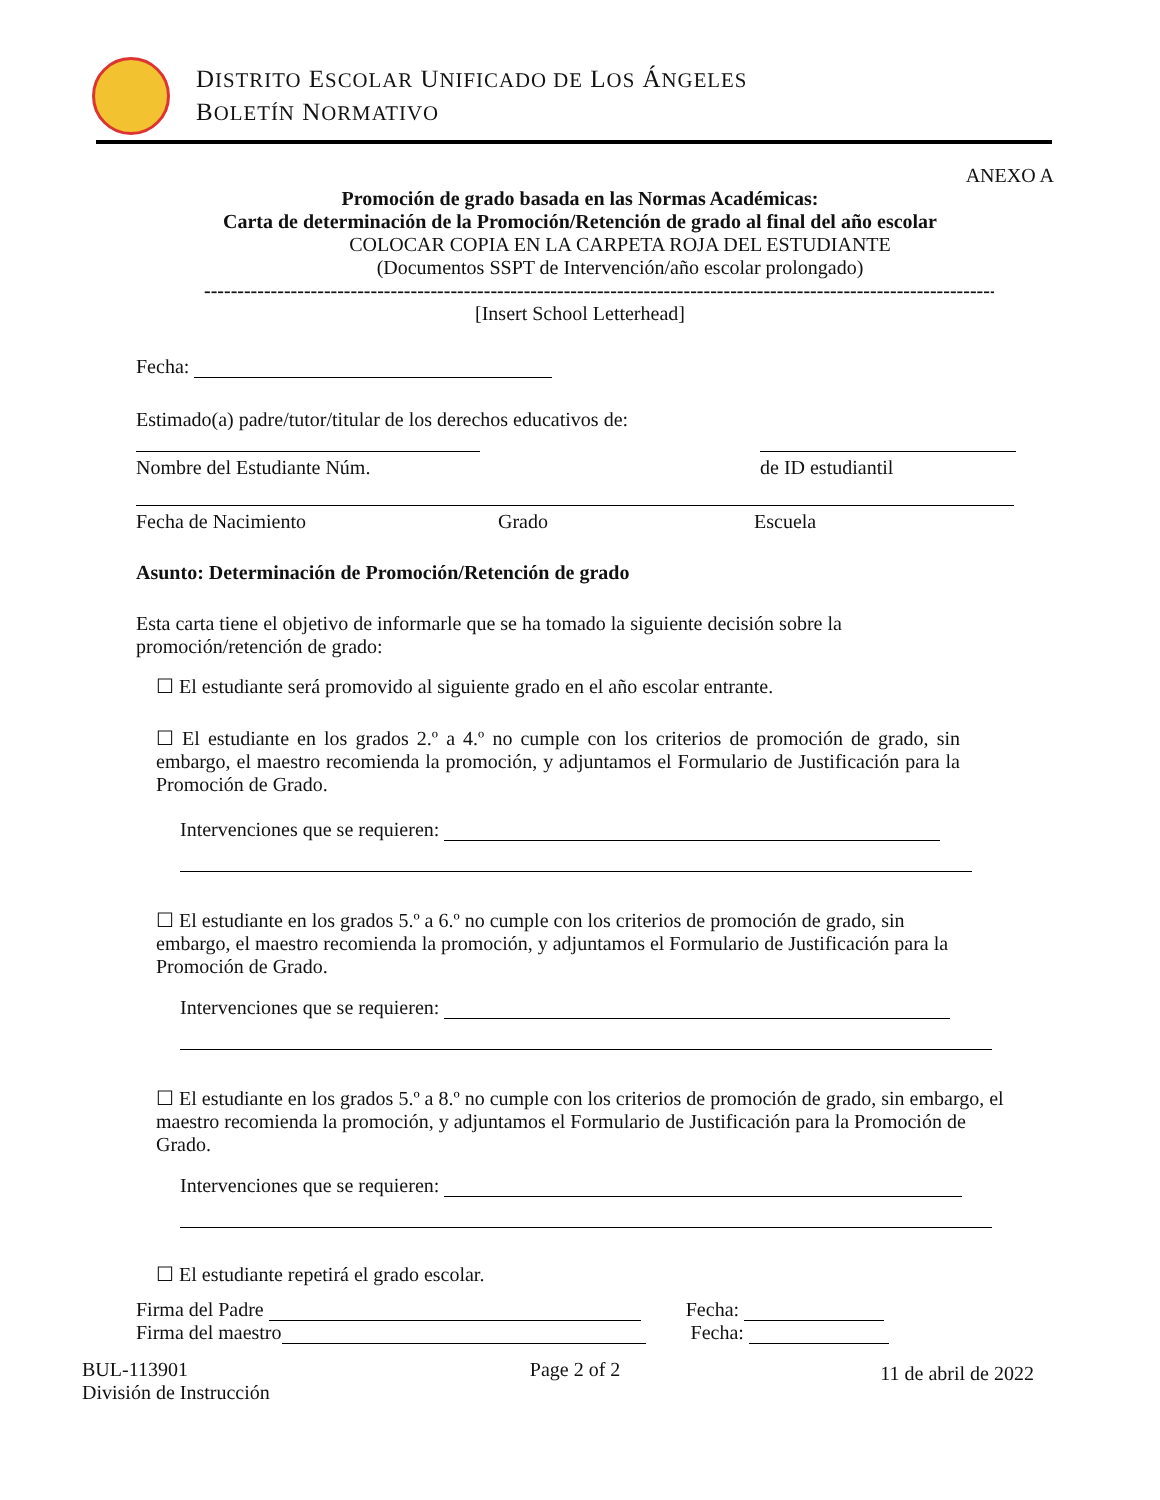DISTRITO ESCOLAR UNIFICADO DE LOS ÁNGELES
BOLETÍN NORMATIVO
ANEXO A
Promoción de grado basada en las Normas Académicas:
Carta de determinación de la Promoción/Retención de grado al final del año escolar
COLOCAR COPIA EN LA CARPETA ROJA DEL ESTUDIANTE
(Documentos SSPT de Intervención/año escolar prolongado)
------------------------------------------------------------------------------------------------------------------------
[Insert School Letterhead]
Fecha:
Estimado(a) padre/tutor/titular de los derechos educativos de:
Nombre del Estudiante Núm. de ID estudiantil
Fecha de Nacimiento Grado Escuela
Asunto: Determinación de Promoción/Retención de grado
Esta carta tiene el objetivo de informarle que se ha tomado la siguiente decisión sobre la promoción/retención de grado:
☐ El estudiante será promovido al siguiente grado en el año escolar entrante.
☐ El estudiante en los grados 2.º a 4.º no cumple con los criterios de promoción de grado, sin embargo, el maestro recomienda la promoción, y adjuntamos el Formulario de Justificación para la Promoción de Grado.
Intervenciones que se requieren:
☐ El estudiante en los grados 5.º a 6.º no cumple con los criterios de promoción de grado, sin embargo, el maestro recomienda la promoción, y adjuntamos el Formulario de Justificación para la Promoción de Grado.
Intervenciones que se requieren:
☐ El estudiante en los grados 5.º a 8.º no cumple con los criterios de promoción de grado, sin embargo, el maestro recomienda la promoción, y adjuntamos el Formulario de Justificación para la Promoción de Grado.
Intervenciones que se requieren:
☐ El estudiante repetirá el grado escolar.
Firma del Padre Fecha:
Firma del maestro Fecha:
BUL-113901
División de Instrucción
Page 2 of 2
11 de abril de 2022